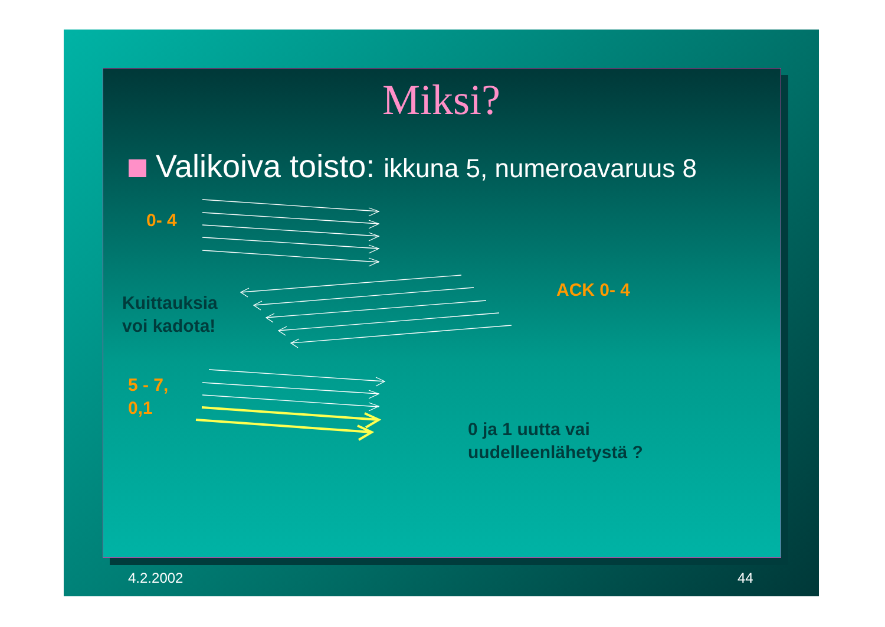Miksi?
Valikoiva toisto: ikkuna 5, numeroavaruus 8
0- 4
Kuittauksia
voi kadota!
ACK 0- 4
5 - 7,
0,1
0 ja 1 uutta vai
uudelleenlähetystä ?
4.2.2002 44